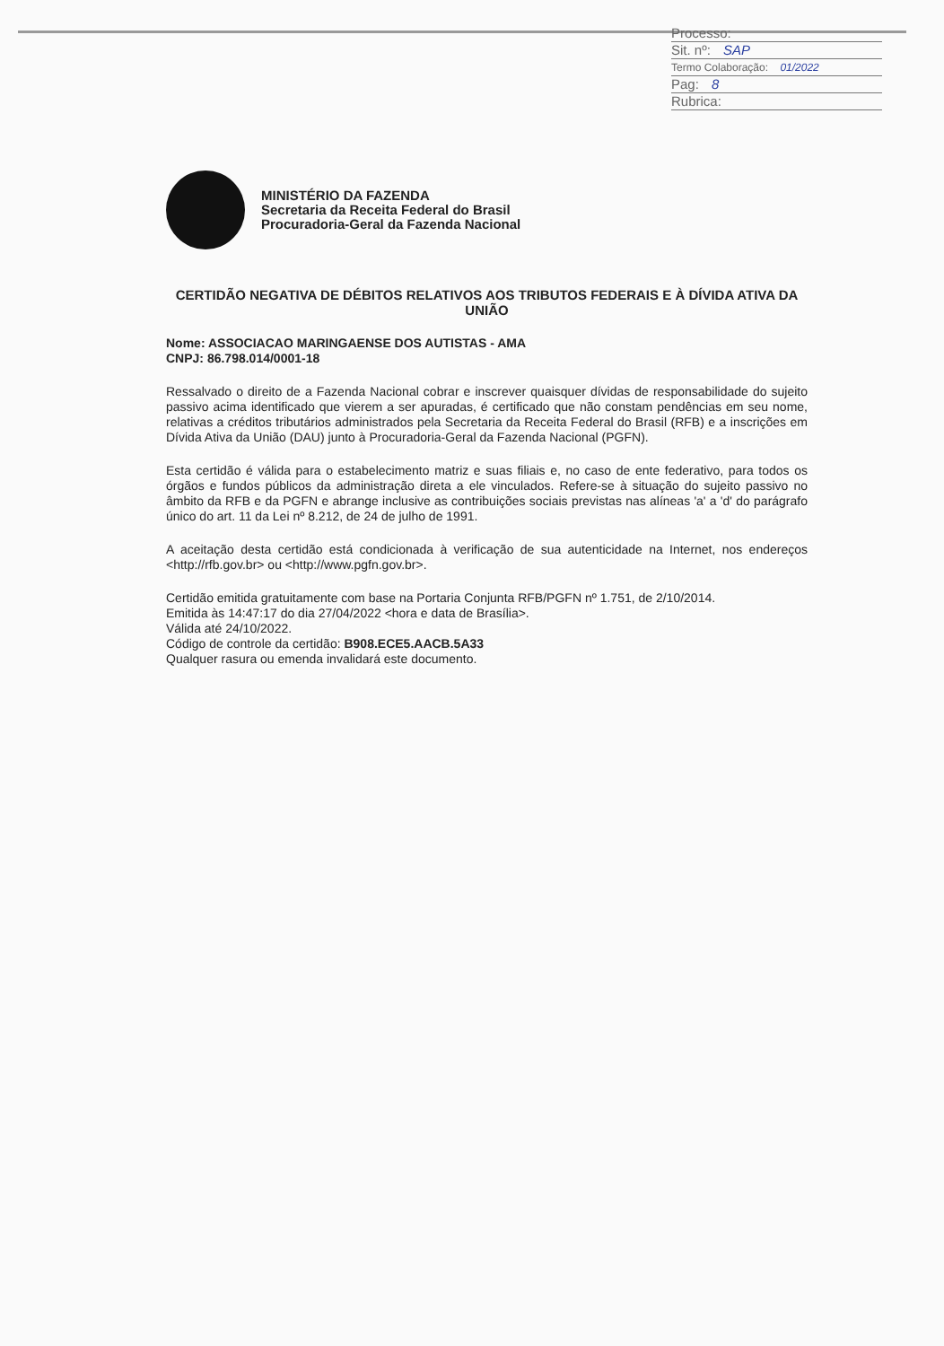Processo:
Sit. nº: SAP
Termo Colaboração: 01/2022
Pag: 8
Rubrica:
MINISTÉRIO DA FAZENDA
Secretaria da Receita Federal do Brasil
Procuradoria-Geral da Fazenda Nacional
CERTIDÃO NEGATIVA DE DÉBITOS RELATIVOS AOS TRIBUTOS FEDERAIS E À DÍVIDA ATIVA DA UNIÃO
Nome: ASSOCIACAO MARINGAENSE DOS AUTISTAS - AMA
CNPJ: 86.798.014/0001-18
Ressalvado o direito de a Fazenda Nacional cobrar e inscrever quaisquer dívidas de responsabilidade do sujeito passivo acima identificado que vierem a ser apuradas, é certificado que não constam pendências em seu nome, relativas a créditos tributários administrados pela Secretaria da Receita Federal do Brasil (RFB) e a inscrições em Dívida Ativa da União (DAU) junto à Procuradoria-Geral da Fazenda Nacional (PGFN).
Esta certidão é válida para o estabelecimento matriz e suas filiais e, no caso de ente federativo, para todos os órgãos e fundos públicos da administração direta a ele vinculados. Refere-se à situação do sujeito passivo no âmbito da RFB e da PGFN e abrange inclusive as contribuições sociais previstas nas alíneas 'a' a 'd' do parágrafo único do art. 11 da Lei nº 8.212, de 24 de julho de 1991.
A aceitação desta certidão está condicionada à verificação de sua autenticidade na Internet, nos endereços <http://rfb.gov.br> ou <http://www.pgfn.gov.br>.
Certidão emitida gratuitamente com base na Portaria Conjunta RFB/PGFN nº 1.751, de 2/10/2014.
Emitida às 14:47:17 do dia 27/04/2022 <hora e data de Brasília>.
Válida até 24/10/2022.
Código de controle da certidão: B908.ECE5.AACB.5A33
Qualquer rasura ou emenda invalidará este documento.